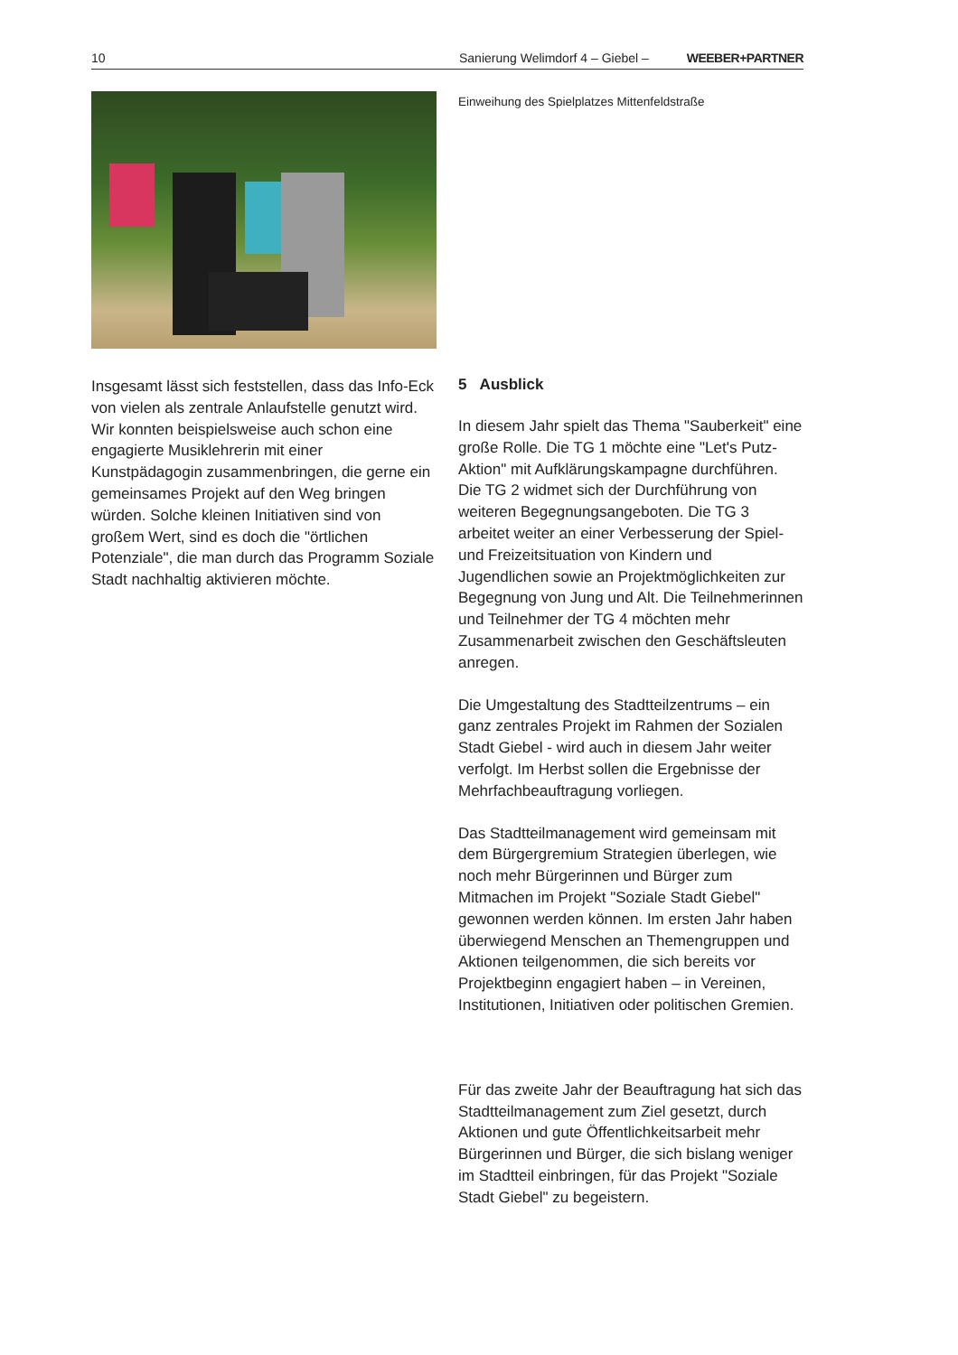10
Sanierung Welimdorf 4 – Giebel – WEEBER+PARTNER
Einweihung des Spielplatzes Mittenfeldstraße
Insgesamt lässt sich feststellen, dass das Info-Eck von vielen als zentrale Anlaufstelle genutzt wird. Wir konnten beispielsweise auch schon eine engagierte Musiklehrerin mit einer Kunstpädagogin zusammenbringen, die gerne ein gemeinsames Projekt auf den Weg bringen würden. Solche kleinen Initiativen sind von großem Wert, sind es doch die "örtlichen Potenziale", die man durch das Programm Soziale Stadt nachhaltig aktivieren möchte.
5 Ausblick
In diesem Jahr spielt das Thema "Sauberkeit" eine große Rolle. Die TG 1 möchte eine "Let's Putz-Aktion" mit Aufklärungskampagne durchführen. Die TG 2 widmet sich der Durchführung von weiteren Begegnungsangeboten. Die TG 3 arbeitet weiter an einer Verbesserung der Spiel- und Freizeitsituation von Kindern und Jugendlichen sowie an Projektmöglichkeiten zur Begegnung von Jung und Alt. Die Teilnehmerinnen und Teilnehmer der TG 4 möchten mehr Zusammenarbeit zwischen den Geschäftsleuten anregen.
Die Umgestaltung des Stadtteilzentrums – ein ganz zentrales Projekt im Rahmen der Sozialen Stadt Giebel - wird auch in diesem Jahr weiter verfolgt. Im Herbst sollen die Ergebnisse der Mehrfachbeauftragung vorliegen.
Das Stadtteilmanagement wird gemeinsam mit dem Bürgergremium Strategien überlegen, wie noch mehr Bürgerinnen und Bürger zum Mitmachen im Projekt "Soziale Stadt Giebel" gewonnen werden können. Im ersten Jahr haben überwiegend Menschen an Themengruppen und Aktionen teilgenommen, die sich bereits vor Projektbeginn engagiert haben – in Vereinen, Institutionen, Initiativen oder politischen Gremien.
Für das zweite Jahr der Beauftragung hat sich das Stadtteilmanagement zum Ziel gesetzt, durch Aktionen und gute Öffentlichkeitsarbeit mehr Bürgerinnen und Bürger, die sich bislang weniger im Stadtteil einbringen, für das Projekt "Soziale Stadt Giebel" zu begeistern.